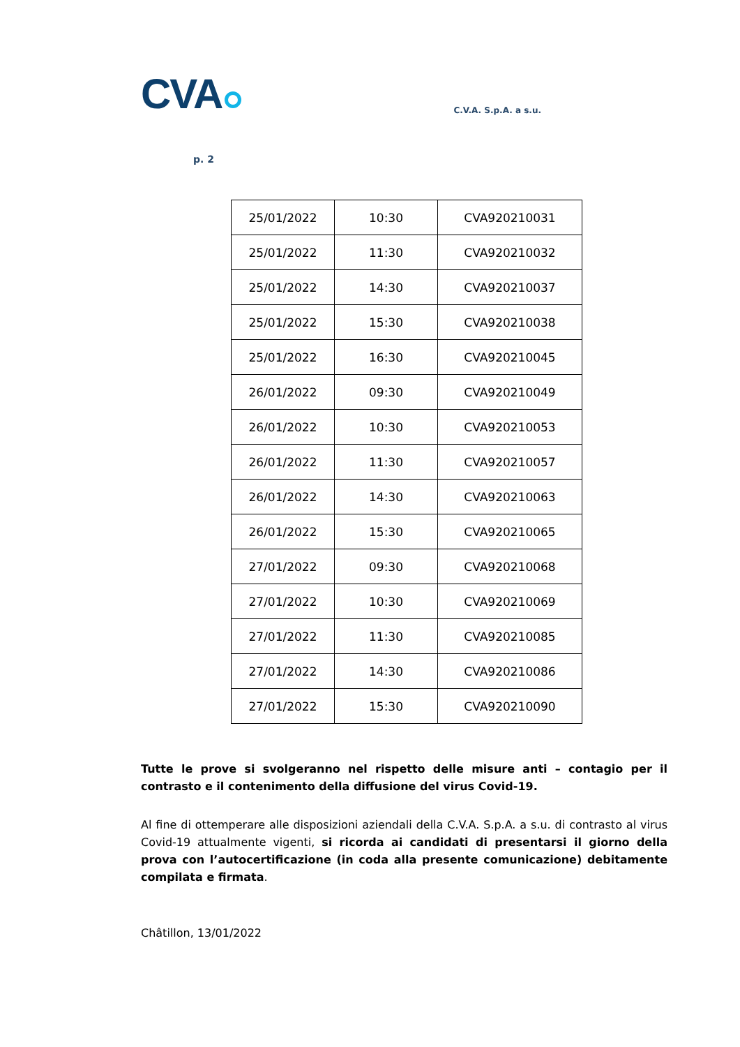CVA
C.V.A. S.p.A. a s.u.
p. 2
| 25/01/2022 | 10:30 | CVA920210031 |
| 25/01/2022 | 11:30 | CVA920210032 |
| 25/01/2022 | 14:30 | CVA920210037 |
| 25/01/2022 | 15:30 | CVA920210038 |
| 25/01/2022 | 16:30 | CVA920210045 |
| 26/01/2022 | 09:30 | CVA920210049 |
| 26/01/2022 | 10:30 | CVA920210053 |
| 26/01/2022 | 11:30 | CVA920210057 |
| 26/01/2022 | 14:30 | CVA920210063 |
| 26/01/2022 | 15:30 | CVA920210065 |
| 27/01/2022 | 09:30 | CVA920210068 |
| 27/01/2022 | 10:30 | CVA920210069 |
| 27/01/2022 | 11:30 | CVA920210085 |
| 27/01/2022 | 14:30 | CVA920210086 |
| 27/01/2022 | 15:30 | CVA920210090 |
Tutte le prove si svolgeranno nel rispetto delle misure anti – contagio per il contrasto e il contenimento della diffusione del virus Covid-19.
Al fine di ottemperare alle disposizioni aziendali della C.V.A. S.p.A. a s.u. di contrasto al virus Covid-19 attualmente vigenti, si ricorda ai candidati di presentarsi il giorno della prova con l’autocertificazione (in coda alla presente comunicazione) debitamente compilata e firmata.
Châtillon, 13/01/2022